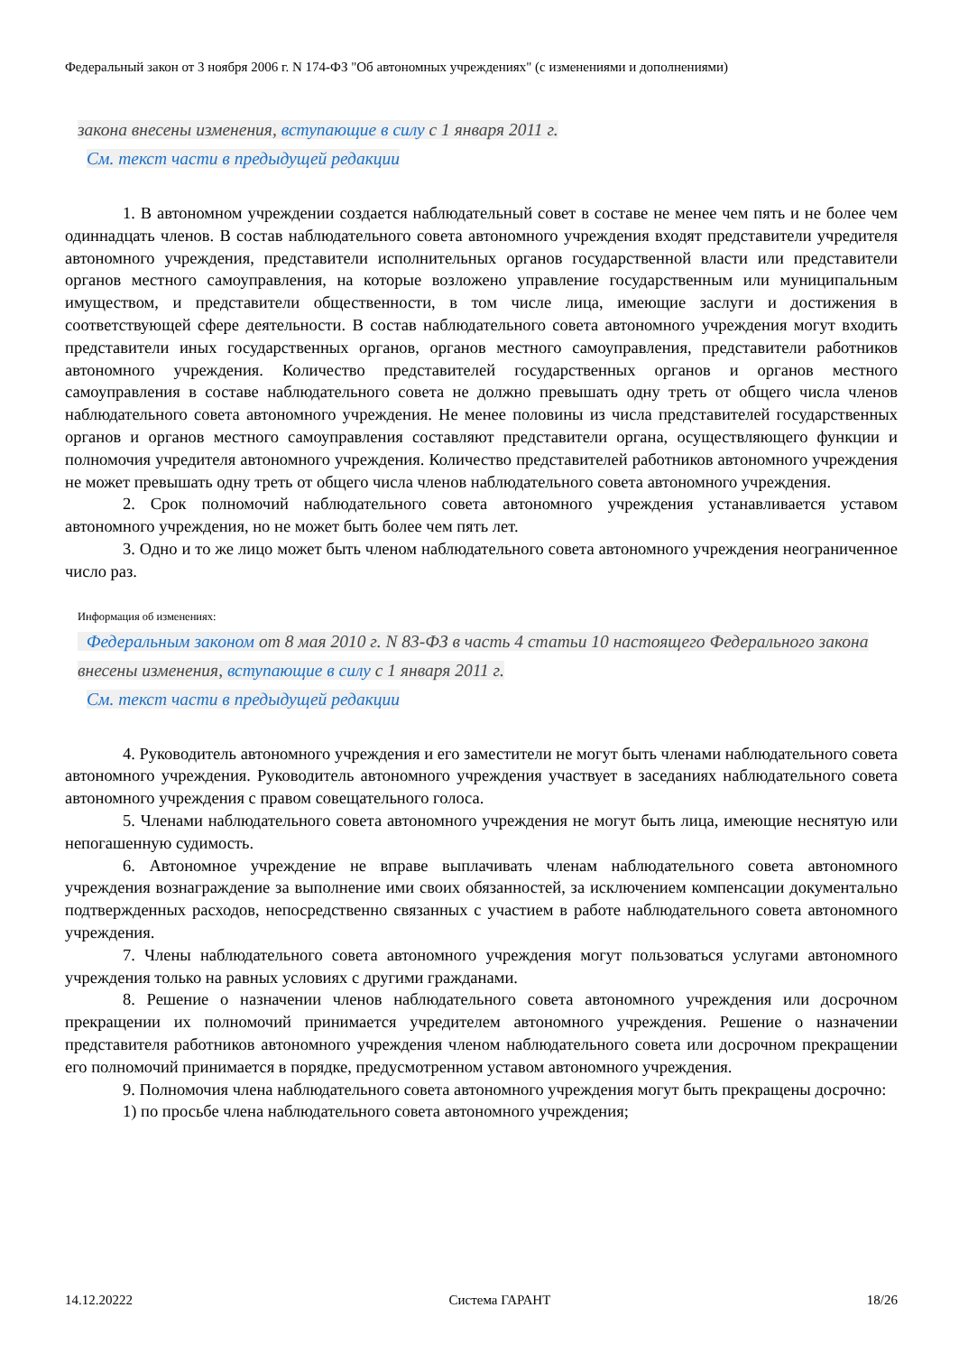Федеральный закон от 3 ноября 2006 г. N 174-ФЗ "Об автономных учреждениях" (с изменениями и дополнениями)
закона внесены изменения, вступающие в силу с 1 января 2011 г.
См. текст части в предыдущей редакции
1. В автономном учреждении создается наблюдательный совет в составе не менее чем пять и не более чем одиннадцать членов. В состав наблюдательного совета автономного учреждения входят представители учредителя автономного учреждения, представители исполнительных органов государственной власти или представители органов местного самоуправления, на которые возложено управление государственным или муниципальным имуществом, и представители общественности, в том числе лица, имеющие заслуги и достижения в соответствующей сфере деятельности. В состав наблюдательного совета автономного учреждения могут входить представители иных государственных органов, органов местного самоуправления, представители работников автономного учреждения. Количество представителей государственных органов и органов местного самоуправления в составе наблюдательного совета не должно превышать одну треть от общего числа членов наблюдательного совета автономного учреждения. Не менее половины из числа представителей государственных органов и органов местного самоуправления составляют представители органа, осуществляющего функции и полномочия учредителя автономного учреждения. Количество представителей работников автономного учреждения не может превышать одну треть от общего числа членов наблюдательного совета автономного учреждения.
2. Срок полномочий наблюдательного совета автономного учреждения устанавливается уставом автономного учреждения, но не может быть более чем пять лет.
3. Одно и то же лицо может быть членом наблюдательного совета автономного учреждения неограниченное число раз.
Информация об изменениях:
Федеральным законом от 8 мая 2010 г. N 83-ФЗ в часть 4 статьи 10 настоящего Федерального закона внесены изменения, вступающие в силу с 1 января 2011 г.
См. текст части в предыдущей редакции
4. Руководитель автономного учреждения и его заместители не могут быть членами наблюдательного совета автономного учреждения. Руководитель автономного учреждения участвует в заседаниях наблюдательного совета автономного учреждения с правом совещательного голоса.
5. Членами наблюдательного совета автономного учреждения не могут быть лица, имеющие неснятую или непогашенную судимость.
6. Автономное учреждение не вправе выплачивать членам наблюдательного совета автономного учреждения вознаграждение за выполнение ими своих обязанностей, за исключением компенсации документально подтвержденных расходов, непосредственно связанных с участием в работе наблюдательного совета автономного учреждения.
7. Члены наблюдательного совета автономного учреждения могут пользоваться услугами автономного учреждения только на равных условиях с другими гражданами.
8. Решение о назначении членов наблюдательного совета автономного учреждения или досрочном прекращении их полномочий принимается учредителем автономного учреждения. Решение о назначении представителя работников автономного учреждения членом наблюдательного совета или досрочном прекращении его полномочий принимается в порядке, предусмотренном уставом автономного учреждения.
9. Полномочия члена наблюдательного совета автономного учреждения могут быть прекращены досрочно:
1) по просьбе члена наблюдательного совета автономного учреждения;
14.12.20222 Система ГАРАНТ 18/26